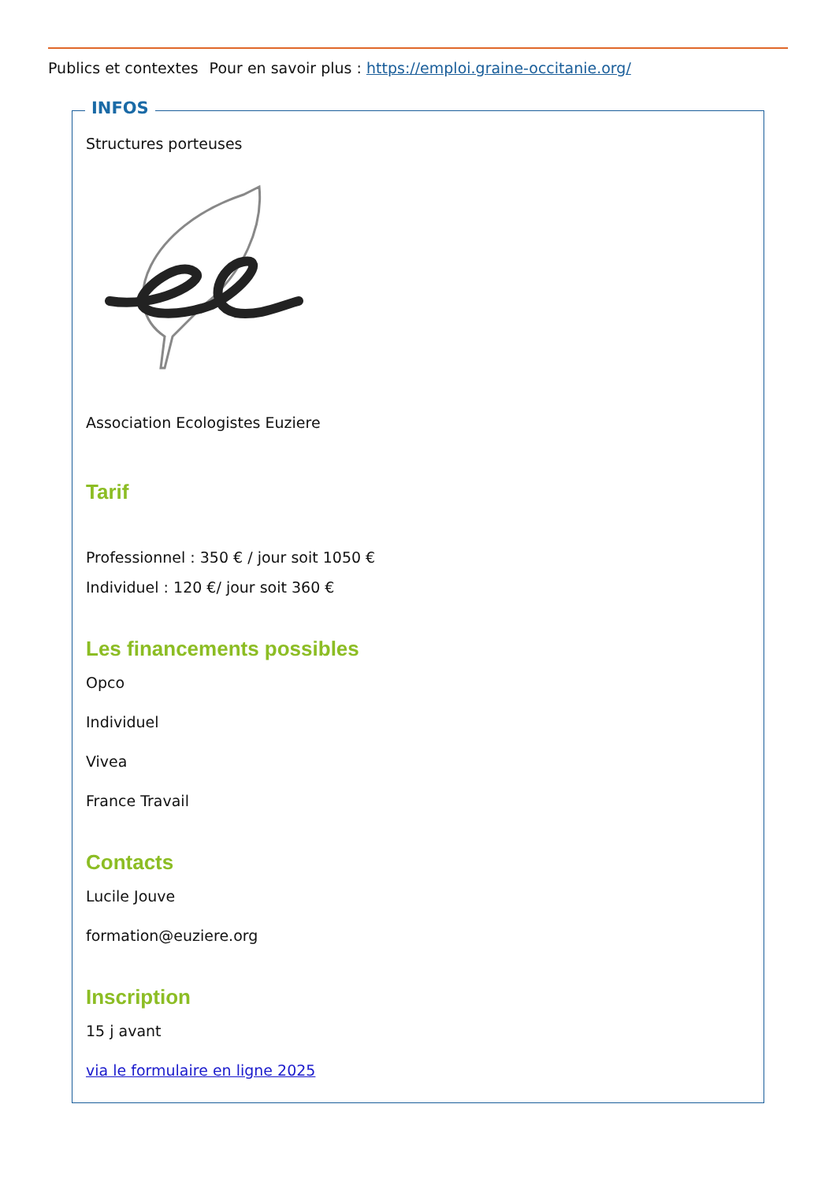Publics et contextes Pour en savoir plus : https://emploi.graine-occitanie.org/
INFOS
Structures porteuses
Association Ecologistes Euziere
Tarif
Professionnel : 350 € / jour soit 1050 €
Individuel : 120 €/ jour soit 360 €
Les financements possibles
Opco
Individuel
Vivea
France Travail
Contacts
Lucile Jouve
formation@euziere.org
Inscription
15 j avant
via le formulaire en ligne 2025